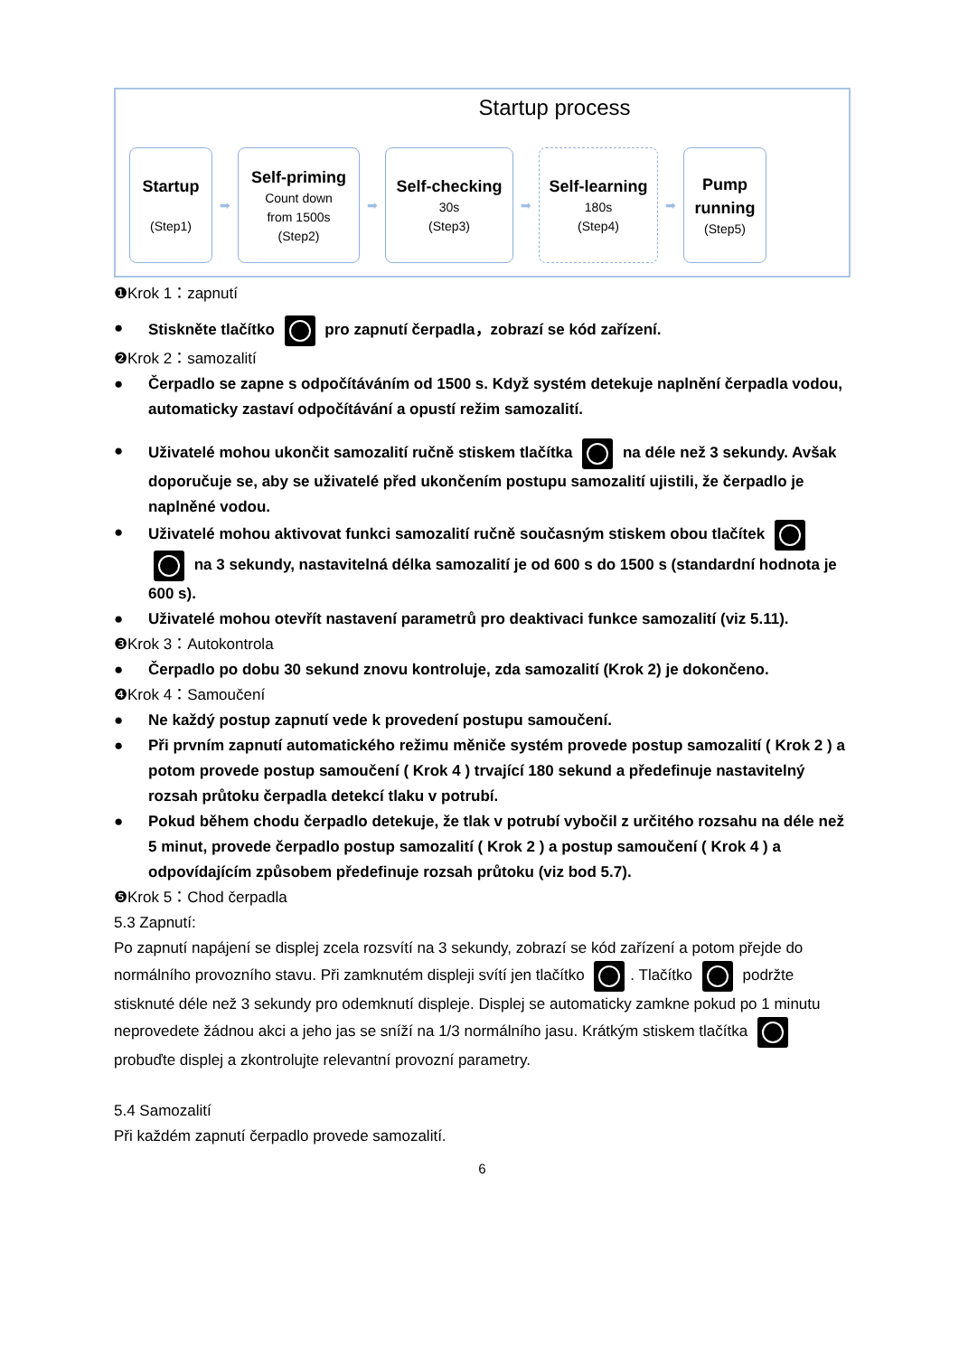Startup process
Startup
(Step1)
➡
Self-priming
Count down
from 1500s
(Step2)
➡
Self-checking
30s
(Step3)
➡
Self-learning
180s
(Step4)
➡
Pump
running
(Step5)
❶Krok 1：zapnutí
● Stiskněte tlačítko pro zapnutí čerpadla，zobrazí se kód zařízení.
❷Krok 2：samozalití
● Čerpadlo se zapne s odpočítáváním od 1500 s. Když systém detekuje naplnění čerpadla vodou, automaticky zastaví odpočítávání a opustí režim samozalití.
● Uživatelé mohou ukončit samozalití ručně stiskem tlačítka na déle než 3 sekundy. Avšak doporučuje se, aby se uživatelé před ukončením postupu samozalití ujistili, že čerpadlo je naplněné vodou.
● Uživatelé mohou aktivovat funkci samozalití ručně současným stiskem obou tlačítek na 3 sekundy, nastavitelná délka samozalití je od 600 s do 1500 s (standardní hodnota je 600 s).
● Uživatelé mohou otevřít nastavení parametrů pro deaktivaci funkce samozalití (viz 5.11).
❸Krok 3：Autokontrola
● Čerpadlo po dobu 30 sekund znovu kontroluje, zda samozalití (Krok 2) je dokončeno.
❹Krok 4：Samoučení
● Ne každý postup zapnutí vede k provedení postupu samoučení.
● Při prvním zapnutí automatického režimu měniče systém provede postup samozalití ( Krok 2 ) a potom provede postup samoučení ( Krok 4 ) trvající 180 sekund a předefinuje nastavitelný rozsah průtoku čerpadla detekcí tlaku v potrubí.
● Pokud během chodu čerpadlo detekuje, že tlak v potrubí vybočil z určitého rozsahu na déle než 5 minut, provede čerpadlo postup samozalití ( Krok 2 ) a postup samoučení ( Krok 4 ) a odpovídajícím způsobem předefinuje rozsah průtoku (viz bod 5.7).
❺Krok 5：Chod čerpadla
5.3 Zapnutí:
Po zapnutí napájení se displej zcela rozsvítí na 3 sekundy, zobrazí se kód zařízení a potom přejde do normálního provozního stavu. Při zamknutém displeji svítí jen tlačítko . Tlačítko podržte stisknuté déle než 3 sekundy pro odemknutí displeje. Displej se automaticky zamkne pokud po 1 minutu neprovedete žádnou akci a jeho jas se sníží na 1/3 normálního jasu. Krátkým stiskem tlačítka probuďte displej a zkontrolujte relevantní provozní parametry.
5.4 Samozalití
Při každém zapnutí čerpadlo provede samozalití.
6